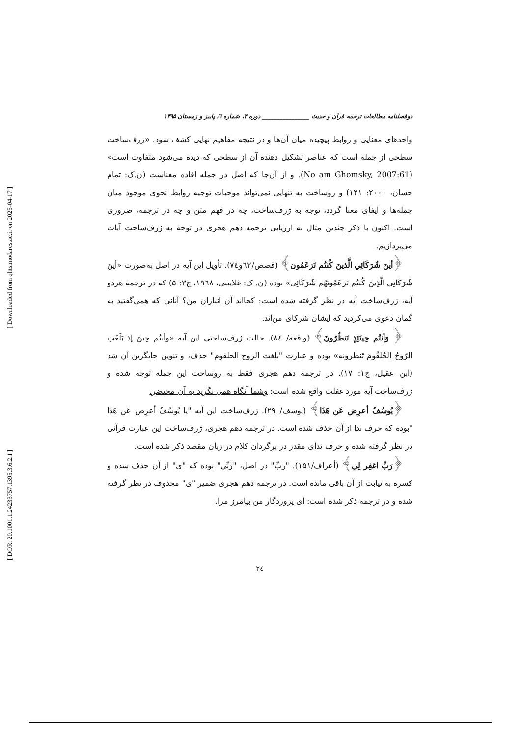[ Downloaded from qhts.modares.ac.ir on 2025-04-17 ]
[ DOR: 20.1001.1.24233757.1395.3.6.2.1 ]
دوفصلنامه مطالعات ترجمه قرآن و حدیث ________________ دوره ۳، شماره ٦، پاییز و زمستان ۱۳۹۵
واحدهای معنایی و روابط پیچیده میان آن‌ها و در نتیجه مفاهیم نهایی کشف شود. «ژرف‌ساخت سطحی از جمله است که عناصر تشکیل دهنده آن از سطحی که دیده می‌شود متفاوت است» (No am Ghomsky, 2007:61). و از آن‌جا که اصل در جمله افاده معناست (ن.ک: تمام حسان، ۲۰۰۰: ۱۲۱) و روساخت به تنهایی نمی‌تواند موجبات توجیه روابط نحوی موجود میان جمله‌ها و ایفای معنا گردد، توجه به ژرف‌ساخت، چه در فهم متن و چه در ترجمه، ضروری است. اکنون با ذکر چندین مثال به ارزیابی ترجمه دهم هجری در توجه به ژرف‌ساخت آیات می‌پردازیم.
﴿أینَ شُرَکَائِي الَّذینَ کُنتُم تَزعَمُون﴾ (قصص/٦٢و٧٤). تأویل این آیه در اصل به‌صورت «أینَ شُرَکَائِی الَّذِینَ کُنتُم تَزعَمُونَهُم شُرَکَائِی» بوده (ن. ک: غلایینی، ١٩٦٨، ج۳: ۵) که در ترجمه هردو آیه، ژرف‌ساخت آیه در نظر گرفته شده است: کجااند آن انبازان من؟ آنانی که همی‌گفتید به گمان دعوی می‌کردید که ایشان شرکای من‌اند.
﴿ وَأنتُم حِینَئِذٍ تَنظُرُونَ﴾ (واقعه/ ٨٤). حالت ژرف‌ساختی این آیه «وأنتُم حِینَ إذ بَلَغَتِ الرّوحُ الحُلقُومَ تَنظرونه» بوده و عبارت "بلغت الروح الحلقوم" حذف، و تنوین جایگزین آن شد (ابن عقیل، ج۱: ۱۷). در ترجمه دهم هجری فقط به روساخت این جمله توجه شده و ژرف‌ساخت آیه مورد غفلت واقع شده است: وشما آنگاه همی نگرید به آن محتضر.
﴿یُوسُفُ أعرِض عَن هَذَا﴾ (یوسف/ ۲۹). ژرف‌ساخت این آیه "یا یُوسُفُ أعرِض عَن هَذَا "بوده که حرف ندا از آن حذف شده است. در ترجمه دهم هجری، ژرف‌ساخت این عبارت قرآنی در نظر گرفته شده و حرف ندای مقدر در برگردان کلام در زبان مقصد ذکر شده است.
﴿رَبِّ اغفِر لِي﴾ (أعراف/۱۵۱). "ربِّ" در اصل، "رَبِّي" بوده که "ی" از آن حذف شده و کسره به نیابت از آن باقی مانده است. در ترجمه دهم هجری ضمیر "ی" محذوف در نظر گرفته شده و در ترجمه ذکر شده است: ای پروردگار من بیامرز مرا.
٢٤